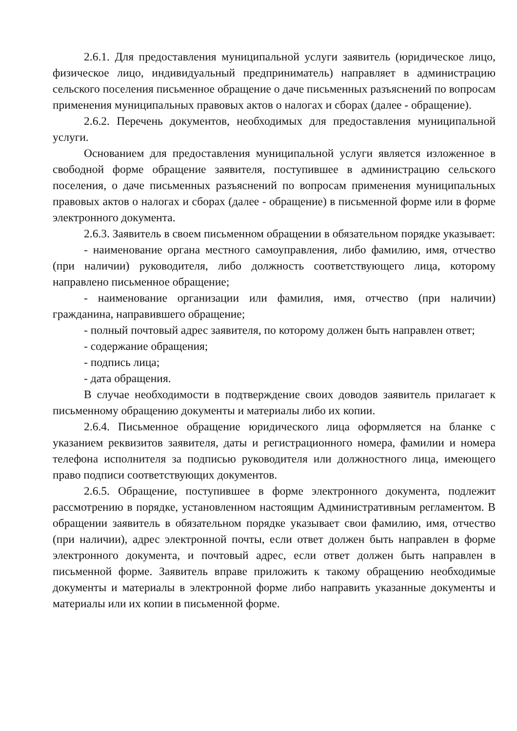2.6.1. Для предоставления муниципальной услуги заявитель (юридическое лицо, физическое лицо, индивидуальный предприниматель) направляет в администрацию сельского поселения письменное обращение о даче письменных разъяснений по вопросам применения муниципальных правовых актов о налогах и сборах (далее - обращение).
2.6.2. Перечень документов, необходимых для предоставления муниципальной услуги.
Основанием для предоставления муниципальной услуги является изложенное в свободной форме обращение заявителя, поступившее в администрацию сельского поселения, о даче письменных разъяснений по вопросам применения муниципальных правовых актов о налогах и сборах (далее - обращение) в письменной форме или в форме электронного документа.
2.6.3. Заявитель в своем письменном обращении в обязательном порядке указывает:
- наименование органа местного самоуправления, либо фамилию, имя, отчество (при наличии) руководителя, либо должность соответствующего лица, которому направлено письменное обращение;
- наименование организации или фамилия, имя, отчество (при наличии) гражданина, направившего обращение;
- полный почтовый адрес заявителя, по которому должен быть направлен ответ;
- содержание обращения;
- подпись лица;
- дата обращения.
В случае необходимости в подтверждение своих доводов заявитель прилагает к письменному обращению документы и материалы либо их копии.
2.6.4. Письменное обращение юридического лица оформляется на бланке с указанием реквизитов заявителя, даты и регистрационного номера, фамилии и номера телефона исполнителя за подписью руководителя или должностного лица, имеющего право подписи соответствующих документов.
2.6.5. Обращение, поступившее в форме электронного документа, подлежит рассмотрению в порядке, установленном настоящим Административным регламентом. В обращении заявитель в обязательном порядке указывает свои фамилию, имя, отчество (при наличии), адрес электронной почты, если ответ должен быть направлен в форме электронного документа, и почтовый адрес, если ответ должен быть направлен в письменной форме. Заявитель вправе приложить к такому обращению необходимые документы и материалы в электронной форме либо направить указанные документы и материалы или их копии в письменной форме.